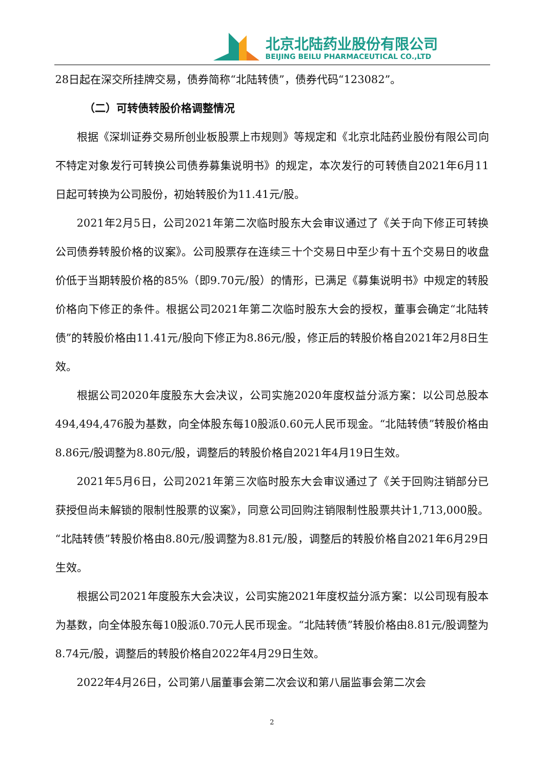北京北陆药业股份有限公司
BEIJING BEILU PHARMACEUTICAL CO.,LTD
28日起在深交所挂牌交易，债券简称“北陆转债”，债券代码“123082”。
（二）可转债转股价格调整情况
根据《深圳证券交易所创业板股票上市规则》等规定和《北京北陆药业股份有限公司向不特定对象发行可转换公司债券募集说明书》的规定，本次发行的可转债自2021年6月11日起可转换为公司股份，初始转股价为11.41元/股。
2021年2月5日，公司2021年第二次临时股东大会审议通过了《关于向下修正可转换公司债券转股价格的议案》。公司股票存在连续三十个交易日中至少有十五个交易日的收盘价低于当期转股价格的85%（即9.70元/股）的情形，已满足《募集说明书》中规定的转股价格向下修正的条件。根据公司2021年第二次临时股东大会的授权，董事会确定“北陆转债”的转股价格由11.41元/股向下修正为8.86元/股，修正后的转股价格自2021年2月8日生效。
根据公司2020年度股东大会决议，公司实施2020年度权益分派方案：以公司总股本494,494,476股为基数，向全体股东每10股派0.60元人民币现金。“北陆转债”转股价格由8.86元/股调整为8.80元/股，调整后的转股价格自2021年4月19日生效。
2021年5月6日，公司2021年第三次临时股东大会审议通过了《关于回购注销部分已获授但尚未解锁的限制性股票的议案》，同意公司回购注销限制性股票共计1,713,000股。“北陆转债”转股价格由8.80元/股调整为8.81元/股，调整后的转股价格自2021年6月29日生效。
根据公司2021年度股东大会决议，公司实施2021年度权益分派方案：以公司现有股本为基数，向全体股东每10股派0.70元人民币现金。“北陆转债”转股价格由8.81元/股调整为8.74元/股，调整后的转股价格自2022年4月29日生效。
2022年4月26日，公司第八届董事会第二次会议和第八届监事会第二次会
2